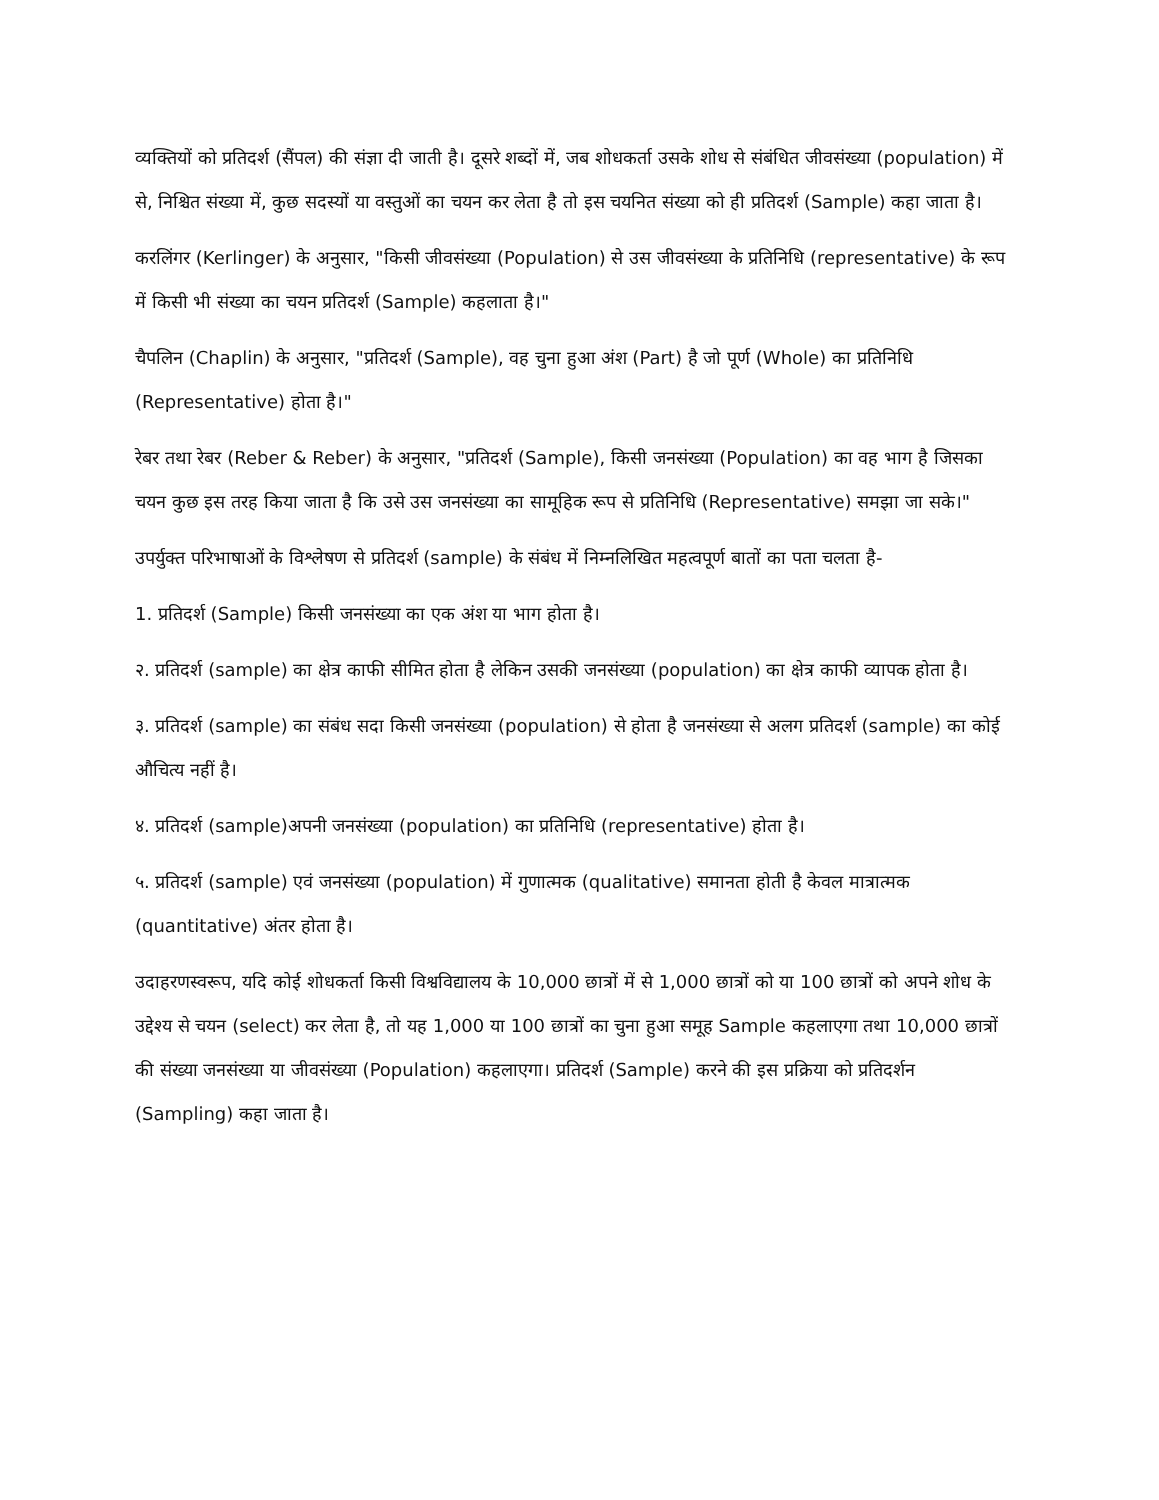व्यक्तियों को प्रतिदर्श (सैंपल) की संज्ञा दी जाती है। दूसरे शब्दों में, जब शोधकर्ता उसके शोध से संबंधित जीवसंख्या (population) में से, निश्चित संख्या में, कुछ सदस्यों या वस्तुओं का चयन कर लेता है तो इस चयनित संख्या को ही प्रतिदर्श (Sample) कहा जाता है।
करलिंगर (Kerlinger) के अनुसार, "किसी जीवसंख्या (Population) से उस जीवसंख्या के प्रतिनिधि (representative) के रूप में किसी भी संख्या का चयन प्रतिदर्श (Sample) कहलाता है।"
चैपलिन (Chaplin) के अनुसार, "प्रतिदर्श (Sample), वह चुना हुआ अंश (Part) है जो पूर्ण (Whole) का प्रतिनिधि (Representative) होता है।"
रेबर तथा रेबर (Reber & Reber) के अनुसार, "प्रतिदर्श (Sample), किसी जनसंख्या (Population) का वह भाग है जिसका चयन कुछ इस तरह किया जाता है कि उसे उस जनसंख्या का सामूहिक रूप से प्रतिनिधि (Representative) समझा जा सके।"
उपर्युक्त परिभाषाओं के विश्लेषण से प्रतिदर्श (sample) के संबंध में निम्नलिखित महत्वपूर्ण बातों का पता चलता है-
1. प्रतिदर्श (Sample) किसी जनसंख्या का एक अंश या भाग होता है।
२. प्रतिदर्श (sample) का क्षेत्र काफी सीमित होता है लेकिन उसकी जनसंख्या (population) का क्षेत्र काफी व्यापक होता है।
३. प्रतिदर्श (sample) का संबंध सदा किसी जनसंख्या (population) से होता है जनसंख्या से अलग प्रतिदर्श (sample) का कोई औचित्य नहीं है।
४. प्रतिदर्श (sample)अपनी जनसंख्या (population) का प्रतिनिधि (representative) होता है।
५. प्रतिदर्श (sample) एवं जनसंख्या (population) में गुणात्मक (qualitative) समानता होती है केवल मात्रात्मक (quantitative) अंतर होता है।
उदाहरणस्वरूप, यदि कोई शोधकर्ता किसी विश्वविद्यालय के 10,000 छात्रों में से 1,000 छात्रों को या 100 छात्रों को अपने शोध के उद्देश्य से चयन (select) कर लेता है, तो यह 1,000 या 100 छात्रों का चुना हुआ समूह Sample कहलाएगा तथा 10,000 छात्रों की संख्या जनसंख्या या जीवसंख्या (Population) कहलाएगा। प्रतिदर्श (Sample) करने की इस प्रक्रिया को प्रतिदर्शन (Sampling) कहा जाता है।